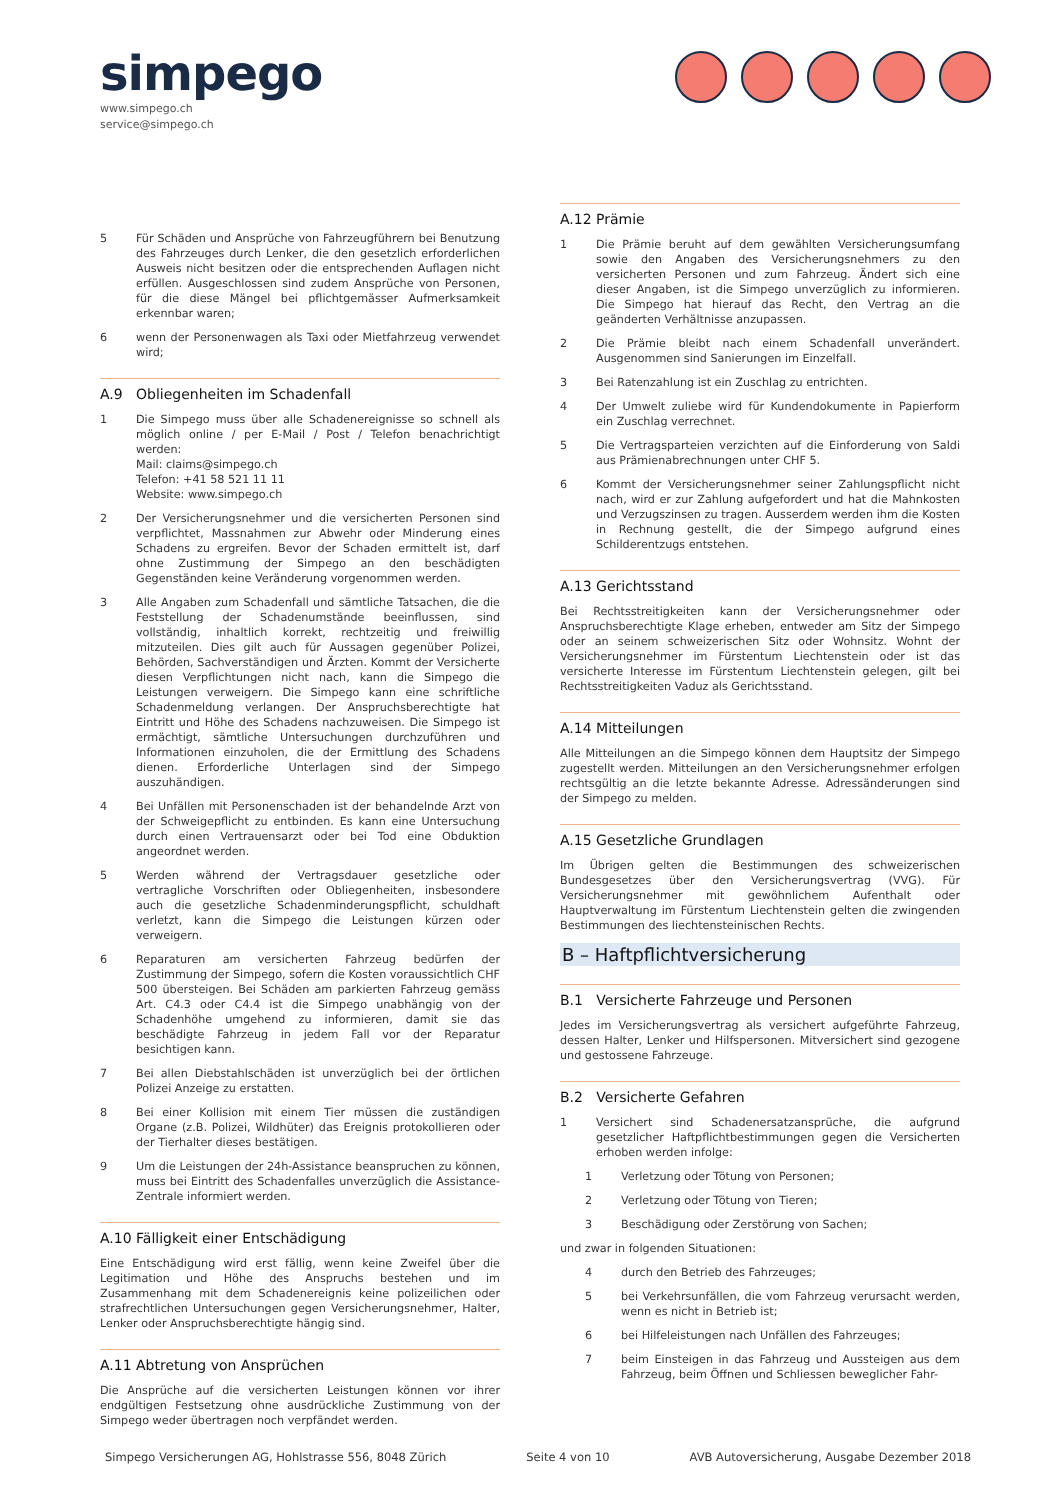simpego
www.simpego.ch
service@simpego.ch
5 Für Schäden und Ansprüche von Fahrzeugführern bei Benutzung des Fahrzeuges durch Lenker, die den gesetzlich erforderlichen Ausweis nicht besitzen oder die entsprechenden Auflagen nicht erfüllen. Ausgeschlossen sind zudem Ansprüche von Personen, für die diese Mängel bei pflichtgemässer Aufmerksamkeit erkennbar waren;
6 wenn der Personenwagen als Taxi oder Mietfahrzeug verwendet wird;
A.9 Obliegenheiten im Schadenfall
1 Die Simpego muss über alle Schadenereignisse so schnell als möglich online / per E-Mail / Post / Telefon benachrichtigt werden:
Mail: claims@simpego.ch
Telefon: +41 58 521 11 11
Website: www.simpego.ch
2 Der Versicherungsnehmer und die versicherten Personen sind verpflichtet, Massnahmen zur Abwehr oder Minderung eines Schadens zu ergreifen. Bevor der Schaden ermittelt ist, darf ohne Zustimmung der Simpego an den beschädigten Gegenständen keine Veränderung vorgenommen werden.
3 Alle Angaben zum Schadenfall und sämtliche Tatsachen, die die Feststellung der Schadenumstände beeinflussen, sind vollständig, inhaltlich korrekt, rechtzeitig und freiwillig mitzuteilen. Dies gilt auch für Aussagen gegenüber Polizei, Behörden, Sachverständigen und Ärzten. Kommt der Versicherte diesen Verpflichtungen nicht nach, kann die Simpego die Leistungen verweigern. Die Simpego kann eine schriftliche Schadenmeldung verlangen. Der Anspruchsberechtigte hat Eintritt und Höhe des Schadens nachzuweisen. Die Simpego ist ermächtigt, sämtliche Untersuchungen durchzuführen und Informationen einzuholen, die der Ermittlung des Schadens dienen. Erforderliche Unterlagen sind der Simpego auszuhändigen.
4 Bei Unfällen mit Personenschaden ist der behandelnde Arzt von der Schweigepflicht zu entbinden. Es kann eine Untersuchung durch einen Vertrauensarzt oder bei Tod eine Obduktion angeordnet werden.
5 Werden während der Vertragsdauer gesetzliche oder vertragliche Vorschriften oder Obliegenheiten, insbesondere auch die gesetzliche Schadenminderungspflicht, schuldhaft verletzt, kann die Simpego die Leistungen kürzen oder verweigern.
6 Reparaturen am versicherten Fahrzeug bedürfen der Zustimmung der Simpego, sofern die Kosten voraussichtlich CHF 500 übersteigen. Bei Schäden am parkierten Fahrzeug gemäss Art. C4.3 oder C4.4 ist die Simpego unabhängig von der Schadenhöhe umgehend zu informieren, damit sie das beschädigte Fahrzeug in jedem Fall vor der Reparatur besichtigen kann.
7 Bei allen Diebstahlschäden ist unverzüglich bei der örtlichen Polizei Anzeige zu erstatten.
8 Bei einer Kollision mit einem Tier müssen die zuständigen Organe (z.B. Polizei, Wildhüter) das Ereignis protokollieren oder der Tierhalter dieses bestätigen.
9 Um die Leistungen der 24h-Assistance beanspruchen zu können, muss bei Eintritt des Schadenfalles unverzüglich die Assistance-Zentrale informiert werden.
A.10 Fälligkeit einer Entschädigung
Eine Entschädigung wird erst fällig, wenn keine Zweifel über die Legitimation und Höhe des Anspruchs bestehen und im Zusammenhang mit dem Schadenereignis keine polizeilichen oder strafrechtlichen Untersuchungen gegen Versicherungsnehmer, Halter, Lenker oder Anspruchsberechtigte hängig sind.
A.11 Abtretung von Ansprüchen
Die Ansprüche auf die versicherten Leistungen können vor ihrer endgültigen Festsetzung ohne ausdrückliche Zustimmung von der Simpego weder übertragen noch verpfändet werden.
A.12 Prämie
1 Die Prämie beruht auf dem gewählten Versicherungsumfang sowie den Angaben des Versicherungsnehmers zu den versicherten Personen und zum Fahrzeug. Ändert sich eine dieser Angaben, ist die Simpego unverzüglich zu informieren. Die Simpego hat hierauf das Recht, den Vertrag an die geänderten Verhältnisse anzupassen.
2 Die Prämie bleibt nach einem Schadenfall unverändert. Ausgenommen sind Sanierungen im Einzelfall.
3 Bei Ratenzahlung ist ein Zuschlag zu entrichten.
4 Der Umwelt zuliebe wird für Kundendokumente in Papierform ein Zuschlag verrechnet.
5 Die Vertragsparteien verzichten auf die Einforderung von Saldi aus Prämienabrechnungen unter CHF 5.
6 Kommt der Versicherungsnehmer seiner Zahlungspflicht nicht nach, wird er zur Zahlung aufgefordert und hat die Mahnkosten und Verzugszinsen zu tragen. Ausserdem werden ihm die Kosten in Rechnung gestellt, die der Simpego aufgrund eines Schilderentzugs entstehen.
A.13 Gerichtsstand
Bei Rechtsstreitigkeiten kann der Versicherungsnehmer oder Anspruchsberechtigte Klage erheben, entweder am Sitz der Simpego oder an seinem schweizerischen Sitz oder Wohnsitz. Wohnt der Versicherungsnehmer im Fürstentum Liechtenstein oder ist das versicherte Interesse im Fürstentum Liechtenstein gelegen, gilt bei Rechtsstreitigkeiten Vaduz als Gerichtsstand.
A.14 Mitteilungen
Alle Mitteilungen an die Simpego können dem Hauptsitz der Simpego zugestellt werden. Mitteilungen an den Versicherungsnehmer erfolgen rechtsgültig an die letzte bekannte Adresse. Adressänderungen sind der Simpego zu melden.
A.15 Gesetzliche Grundlagen
Im Übrigen gelten die Bestimmungen des schweizerischen Bundesgesetzes über den Versicherungsvertrag (VVG). Für Versicherungsnehmer mit gewöhnlichem Aufenthalt oder Hauptverwaltung im Fürstentum Liechtenstein gelten die zwingenden Bestimmungen des liechtensteinischen Rechts.
B – Haftpflichtversicherung
B.1 Versicherte Fahrzeuge und Personen
Jedes im Versicherungsvertrag als versichert aufgeführte Fahrzeug, dessen Halter, Lenker und Hilfspersonen. Mitversichert sind gezogene und gestossene Fahrzeuge.
B.2 Versicherte Gefahren
1 Versichert sind Schadenersatzansprüche, die aufgrund gesetzlicher Haftpflichtbestimmungen gegen die Versicherten erhoben werden infolge:
1 Verletzung oder Tötung von Personen;
2 Verletzung oder Tötung von Tieren;
3 Beschädigung oder Zerstörung von Sachen;
und zwar in folgenden Situationen:
4 durch den Betrieb des Fahrzeuges;
5 bei Verkehrsunfällen, die vom Fahrzeug verursacht werden, wenn es nicht in Betrieb ist;
6 bei Hilfeleistungen nach Unfällen des Fahrzeuges;
7 beim Einsteigen in das Fahrzeug und Aussteigen aus dem Fahrzeug, beim Öffnen und Schliessen beweglicher Fahr-
Simpego Versicherungen AG, Hohlstrasse 556, 8048 Zürich Seite 4 von 10 AVB Autoversicherung, Ausgabe Dezember 2018